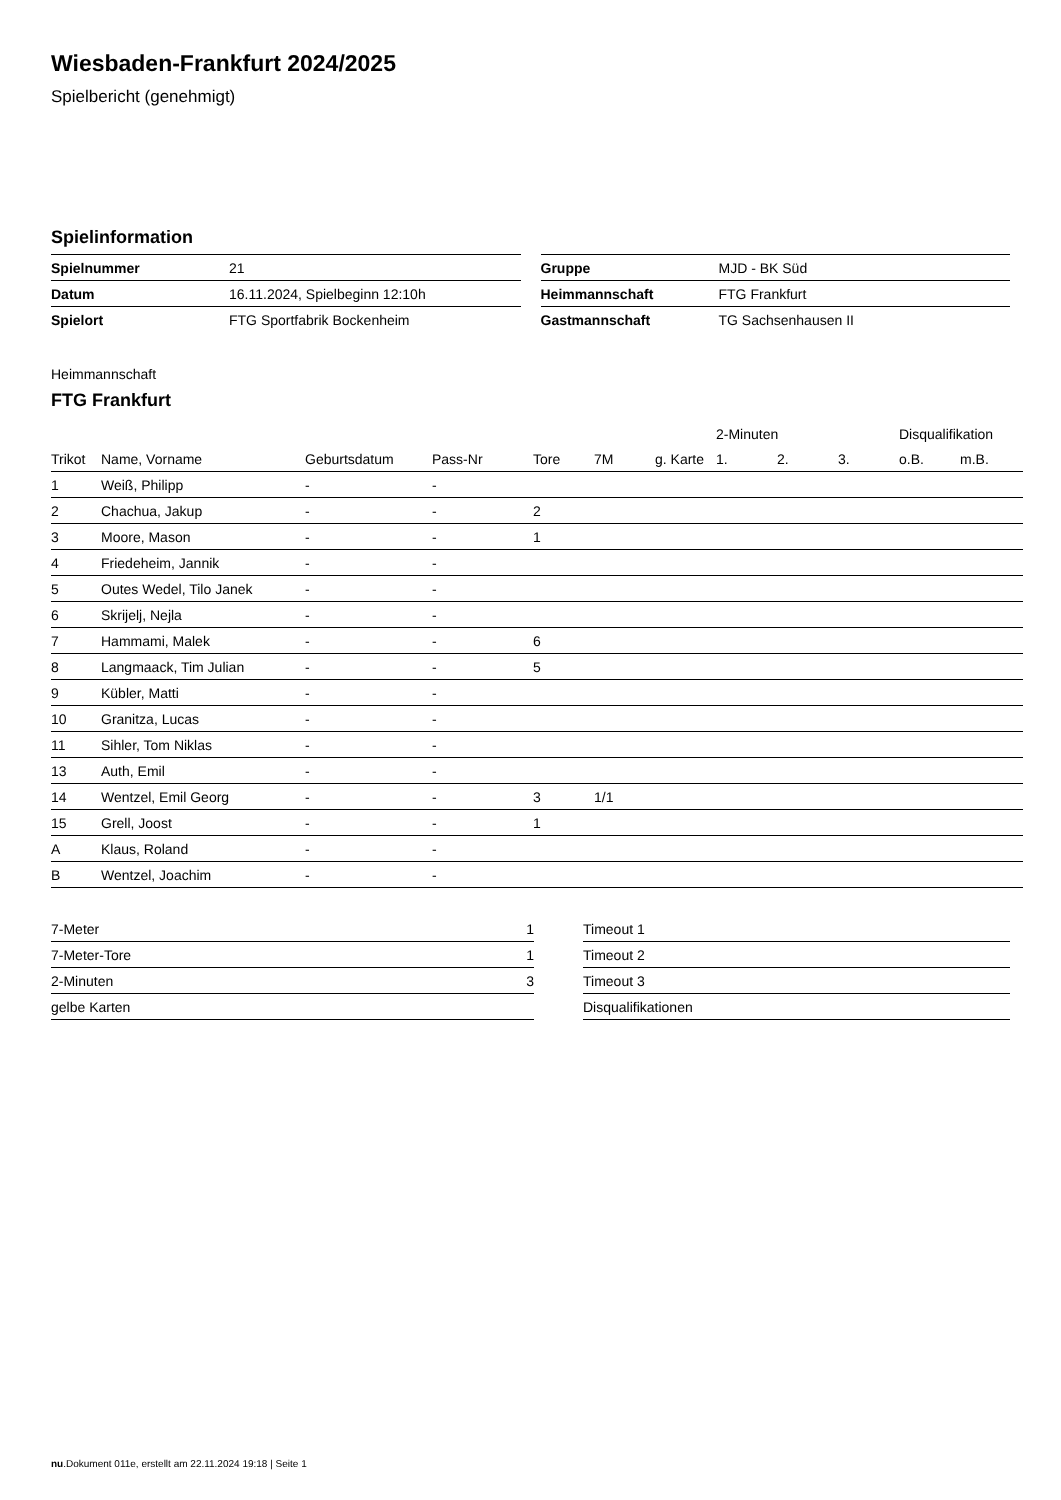Wiesbaden-Frankfurt 2024/2025
Spielbericht (genehmigt)
Spielinformation
| Spielnummer | 21 |
| Datum | 16.11.2024, Spielbeginn 12:10h |
| Spielort | FTG Sportfabrik Bockenheim |
| Gruppe | MJD - BK Süd |
| Heimmannschaft | FTG Frankfurt |
| Gastmannschaft | TG Sachsenhausen II |
Heimmannschaft
FTG Frankfurt
| | | | | | | | 2-Minuten | | | Disqualifikation | |
| --- | --- | --- | --- | --- | --- | --- | --- | --- | --- | --- | --- |
| Trikot | Name, Vorname | Geburtsdatum | Pass-Nr | Tore | 7M | g. Karte | 1. | 2. | 3. | o.B. | m.B. |
| 1 | Weiß, Philipp | - | - | | | | | | | | |
| 2 | Chachua, Jakup | - | - | 2 | | | | | | | |
| 3 | Moore, Mason | - | - | 1 | | | | | | | |
| 4 | Friedeheim, Jannik | - | - | | | | | | | | |
| 5 | Outes Wedel, Tilo Janek | - | - | | | | | | | | |
| 6 | Skrijelj, Nejla | - | - | | | | | | | | |
| 7 | Hammami, Malek | - | - | 6 | | | | | | | |
| 8 | Langmaack, Tim Julian | - | - | 5 | | | | | | | |
| 9 | Kübler, Matti | - | - | | | | | | | | |
| 10 | Granitza, Lucas | - | - | | | | | | | | |
| 11 | Sihler, Tom Niklas | - | - | | | | | | | | |
| 13 | Auth, Emil | - | - | | | | | | | | |
| 14 | Wentzel, Emil Georg | - | - | 3 | 1/1 | | | | | | |
| 15 | Grell, Joost | - | - | 1 | | | | | | | |
| A | Klaus, Roland | - | - | | | | | | | | |
| B | Wentzel, Joachim | - | - | | | | | | | | |
| 7-Meter | 1 |
| 7-Meter-Tore | 1 |
| 2-Minuten | 3 |
| gelbe Karten | |
| Timeout 1 |
| Timeout 2 |
| Timeout 3 |
| Disqualifikationen |
nu.Dokument 011e, erstellt am 22.11.2024 19:18 | Seite 1